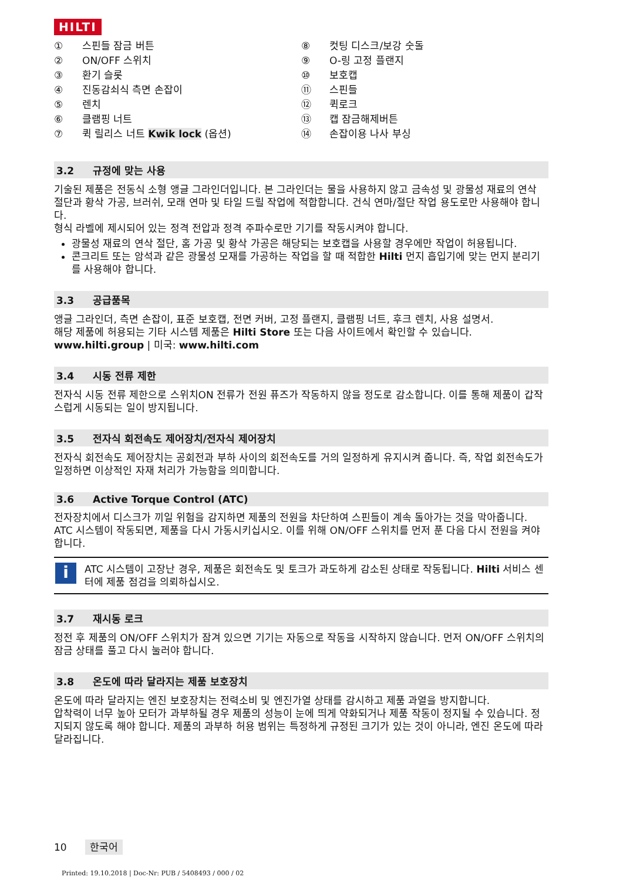HILTI
① 스핀들 잠금 버튼
② ON/OFF 스위치
③ 환기 슬롯
④ 진동감쇠식 측면 손잡이
⑤ 렌치
⑥ 클램핑 너트
⑦ 퀵 릴리스 너트 Kwik lock (옵션)
⑧ 컷팅 디스크/보강 숫돌
⑨ O-링 고정 플랜지
⑩ 보호캡
⑪ 스핀들
⑫ 퀵로크
⑬ 캡 잠금해제버튼
⑭ 손잡이용 나사 부싱
3.2 규정에 맞는 사용
기술된 제품은 전동식 소형 앵글 그라인더입니다. 본 그라인더는 물을 사용하지 않고 금속성 및 광물성 재료의 연삭 절단과 황삭 가공, 브러쉬, 모래 연마 및 타일 드릴 작업에 적합합니다. 건식 연마/절단 작업 용도로만 사용해야 합니다.
형식 라벨에 제시되어 있는 정격 전압과 정격 주파수로만 기기를 작동시켜야 합니다.
광물성 재료의 연삭 절단, 홈 가공 및 황삭 가공은 해당되는 보호캡을 사용할 경우에만 작업이 허용됩니다.
콘크리트 또는 암석과 같은 광물성 모재를 가공하는 작업을 할 때 적합한 Hilti 먼지 흡입기에 맞는 먼지 분리기를 사용해야 합니다.
3.3 공급품목
앵글 그라인더, 측면 손잡이, 표준 보호캡, 전면 커버, 고정 플랜지, 클램핑 너트, 후크 렌치, 사용 설명서.
해당 제품에 허용되는 기타 시스템 제품은 Hilti Store 또는 다음 사이트에서 확인할 수 있습니다. www.hilti.group | 미국: www.hilti.com
3.4 시동 전류 제한
전자식 시동 전류 제한으로 스위치ON 전류가 전원 퓨즈가 작동하지 않을 정도로 감소합니다. 이를 통해 제품이 갑작스럽게 시동되는 일이 방지됩니다.
3.5 전자식 회전속도 제어장치/전자식 제어장치
전자식 회전속도 제어장치는 공회전과 부하 사이의 회전속도를 거의 일정하게 유지시켜 줍니다. 즉, 작업 회전속도가 일정하면 이상적인 자재 처리가 가능함을 의미합니다.
3.6 Active Torque Control (ATC)
전자장치에서 디스크가 끼일 위험을 감지하면 제품의 전원을 차단하여 스핀들이 계속 돌아가는 것을 막아줍니다.
ATC 시스템이 작동되면, 제품을 다시 가동시키십시오. 이를 위해 ON/OFF 스위치를 먼저 푼 다음 다시 전원을 켜야 합니다.
i
ATC 시스템이 고장난 경우, 제품은 회전속도 및 토크가 과도하게 감소된 상태로 작동됩니다. Hilti 서비스 센터에 제품 점검을 의뢰하십시오.
3.7 재시동 로크
정전 후 제품의 ON/OFF 스위치가 잠겨 있으면 기기는 자동으로 작동을 시작하지 않습니다. 먼저 ON/OFF 스위치의 잠금 상태를 풀고 다시 눌러야 합니다.
3.8 온도에 따라 달라지는 제품 보호장치
온도에 따라 달라지는 엔진 보호장치는 전력소비 및 엔진가열 상태를 감시하고 제품 과열을 방지합니다.
압착력이 너무 높아 모터가 과부하될 경우 제품의 성능이 눈에 띄게 약화되거나 제품 작동이 정지될 수 있습니다. 정지되지 않도록 해야 합니다. 제품의 과부하 허용 범위는 특정하게 규정된 크기가 있는 것이 아니라, 엔진 온도에 따라 달라집니다.
10 한국어
Printed: 19.10.2018 | Doc-Nr: PUB / 5408493 / 000 / 02